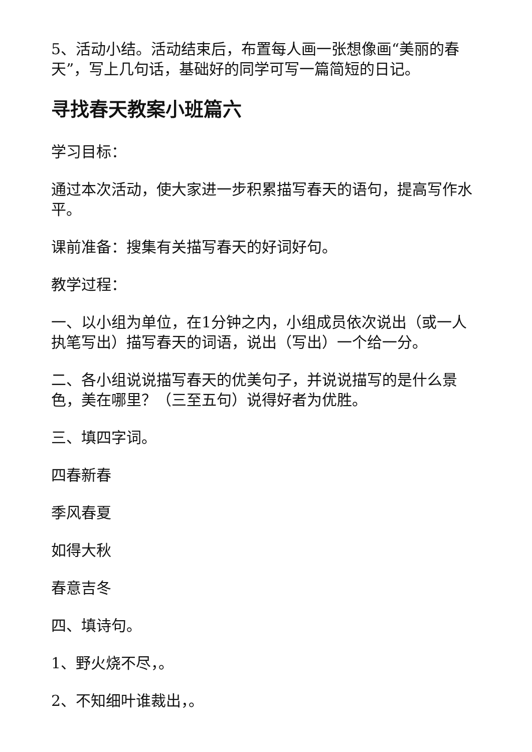5、活动小结。活动结束后，布置每人画一张想像画“美丽的春天”，写上几句话，基础好的同学可写一篇简短的日记。
寻找春天教案小班篇六
学习目标：
通过本次活动，使大家进一步积累描写春天的语句，提高写作水平。
课前准备：搜集有关描写春天的好词好句。
教学过程：
一、以小组为单位，在1分钟之内，小组成员依次说出（或一人执笔写出）描写春天的词语，说出（写出）一个给一分。
二、各小组说说描写春天的优美句子，并说说描写的是什么景色，美在哪里？（三至五句）说得好者为优胜。
三、填四字词。
四春新春
季风春夏
如得大秋
春意吉冬
四、填诗句。
1、野火烧不尽，。
2、不知细叶谁裁出，。